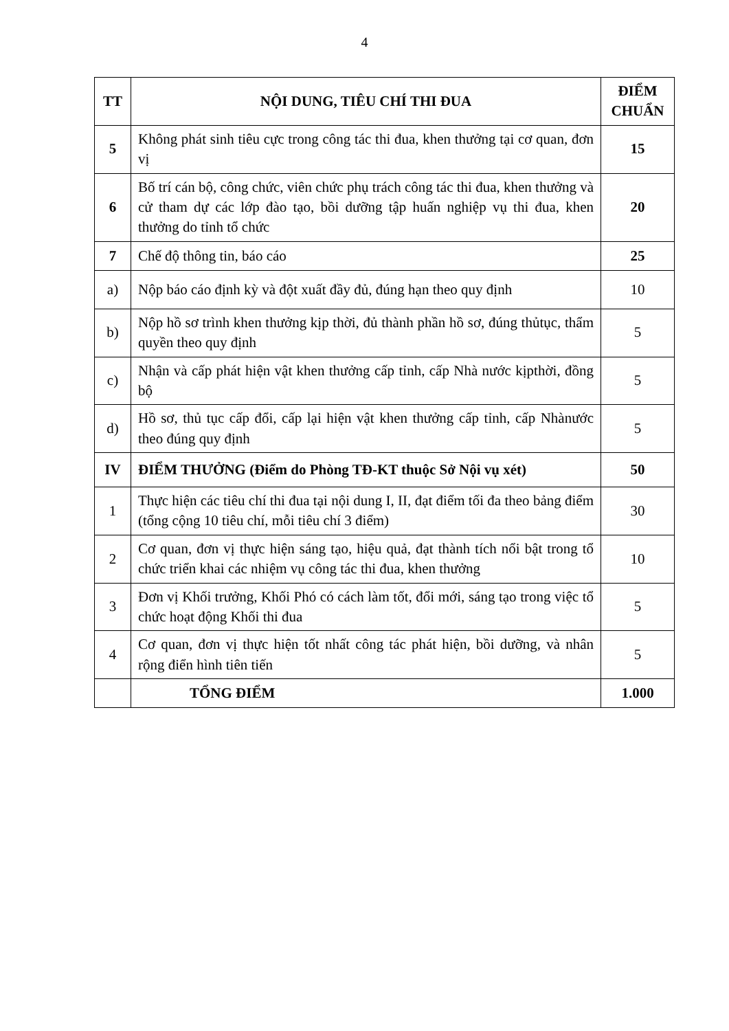4
| TT | NỘI DUNG, TIÊU CHÍ THI ĐUA | ĐIỂM CHUẨN |
| --- | --- | --- |
| 5 | Không phát sinh tiêu cực trong công tác thi đua, khen thưởng tại cơ quan, đơn vị | 15 |
| 6 | Bố trí cán bộ, công chức, viên chức phụ trách công tác thi đua, khen thưởng và cử tham dự các lớp đào tạo, bồi dưỡng tập huấn nghiệp vụ thi đua, khen thưởng do tỉnh tổ chức | 20 |
| 7 | Chế độ thông tin, báo cáo | 25 |
| a) | Nộp báo cáo định kỳ và đột xuất đầy đủ, đúng hạn theo quy định | 10 |
| b) | Nộp hồ sơ trình khen thưởng kịp thời, đủ thành phần hồ sơ, đúng thủtục, thẩm quyền theo quy định | 5 |
| c) | Nhận và cấp phát hiện vật khen thưởng cấp tỉnh, cấp Nhà nước kịpthời, đồng bộ | 5 |
| d) | Hồ sơ, thủ tục cấp đổi, cấp lại hiện vật khen thưởng cấp tỉnh, cấp Nhànước theo đúng quy định | 5 |
| IV | ĐIỂM THƯỞNG (Điểm do Phòng TĐ-KT thuộc Sở Nội vụ xét) | 50 |
| 1 | Thực hiện các tiêu chí thi đua tại nội dung I, II, đạt điểm tối đa theo bảng điểm (tổng cộng 10 tiêu chí, mỗi tiêu chí 3 điểm) | 30 |
| 2 | Cơ quan, đơn vị thực hiện sáng tạo, hiệu quả, đạt thành tích nổi bật trong tổ chức triển khai các nhiệm vụ công tác thi đua, khen thưởng | 10 |
| 3 | Đơn vị Khối trưởng, Khối Phó có cách làm tốt, đổi mới, sáng tạo trong việc tổ chức hoạt động Khối thi đua | 5 |
| 4 | Cơ quan, đơn vị thực hiện tốt nhất công tác phát hiện, bồi dưỡng, và nhân rộng điển hình tiên tiến | 5 |
| | TỔNG ĐIỂM | 1.000 |